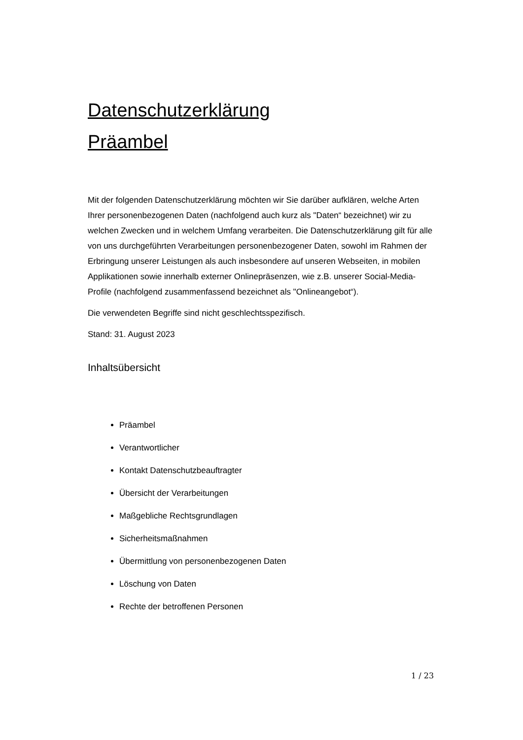Datenschutzerklärung
Präambel
Mit der folgenden Datenschutzerklärung möchten wir Sie darüber aufklären, welche Arten Ihrer personenbezogenen Daten (nachfolgend auch kurz als "Daten“ bezeichnet) wir zu welchen Zwecken und in welchem Umfang verarbeiten. Die Datenschutzerklärung gilt für alle von uns durchgeführten Verarbeitungen personenbezogener Daten, sowohl im Rahmen der Erbringung unserer Leistungen als auch insbesondere auf unseren Webseiten, in mobilen Applikationen sowie innerhalb externer Onlinepräsenzen, wie z.B. unserer Social-Media-Profile (nachfolgend zusammenfassend bezeichnet als "Onlineangebot“).
Die verwendeten Begriffe sind nicht geschlechtsspezifisch.
Stand: 31. August 2023
Inhaltsübersicht
Präambel
Verantwortlicher
Kontakt Datenschutzbeauftragter
Übersicht der Verarbeitungen
Maßgebliche Rechtsgrundlagen
Sicherheitsmaßnahmen
Übermittlung von personenbezogenen Daten
Löschung von Daten
Rechte der betroffenen Personen
1 / 23